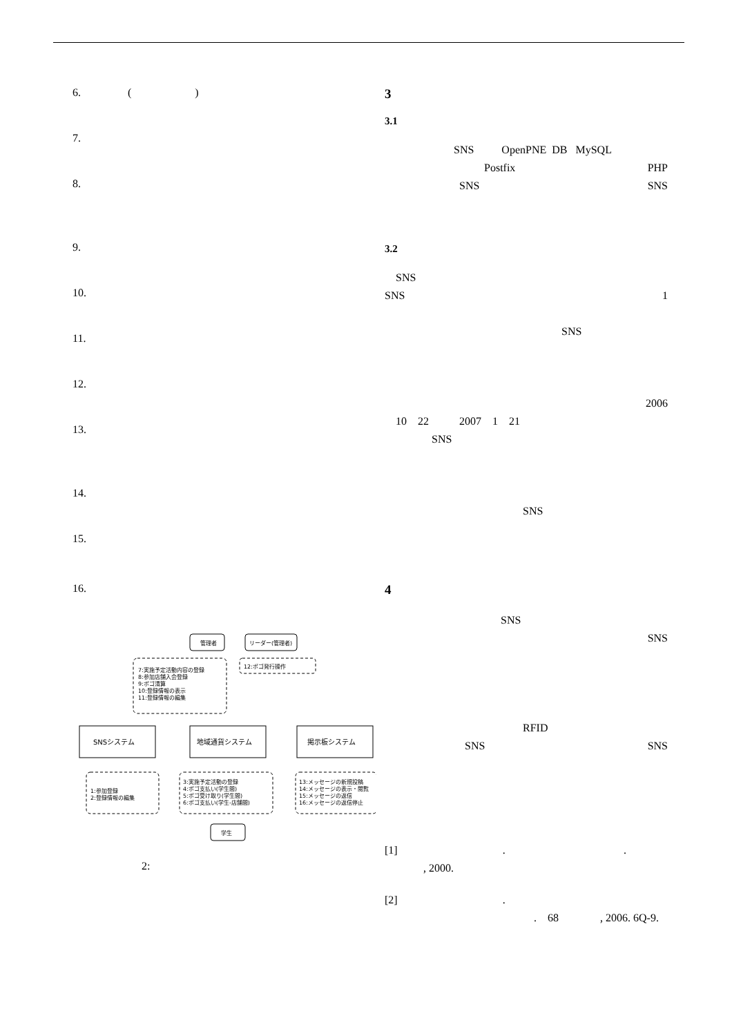6. ( )
7.
8.
9.
10.
11.
12.
13.
14.
15.
16.
管理者
リーダー(管理者)
7:実施予定活動内容の登録
8:参加店舗入会登録
9:ポゴ清算
10:登録情報の表示
11:登録情報の編集
12:ポゴ発行操作
SNSシステム
地域通貨システム
掲示板システム
1:参加登録
2:登録情報の編集
3:実施予定活動の登録
4:ポゴ支払い(学生間)
5:ポゴ受け取り(学生間)
6:ポゴ支払い(学生-店舗間)
13:メッセージの新規投稿
14:メッセージの表示・閲覧
15:メッセージの返信
16:メッセージの返信停止
学生
2:
3
3.1
SNS OpenPNE DB MySQL
Postfix PHP
SNS SNS
3.2
SNS
SNS 1
SNS
2006
10 22 2007 1 21
SNS
SNS
4
SNS
SNS
RFID
SNS SNS
[1] . .
, 2000.
[2] .
. 68 , 2006. 6Q-9.